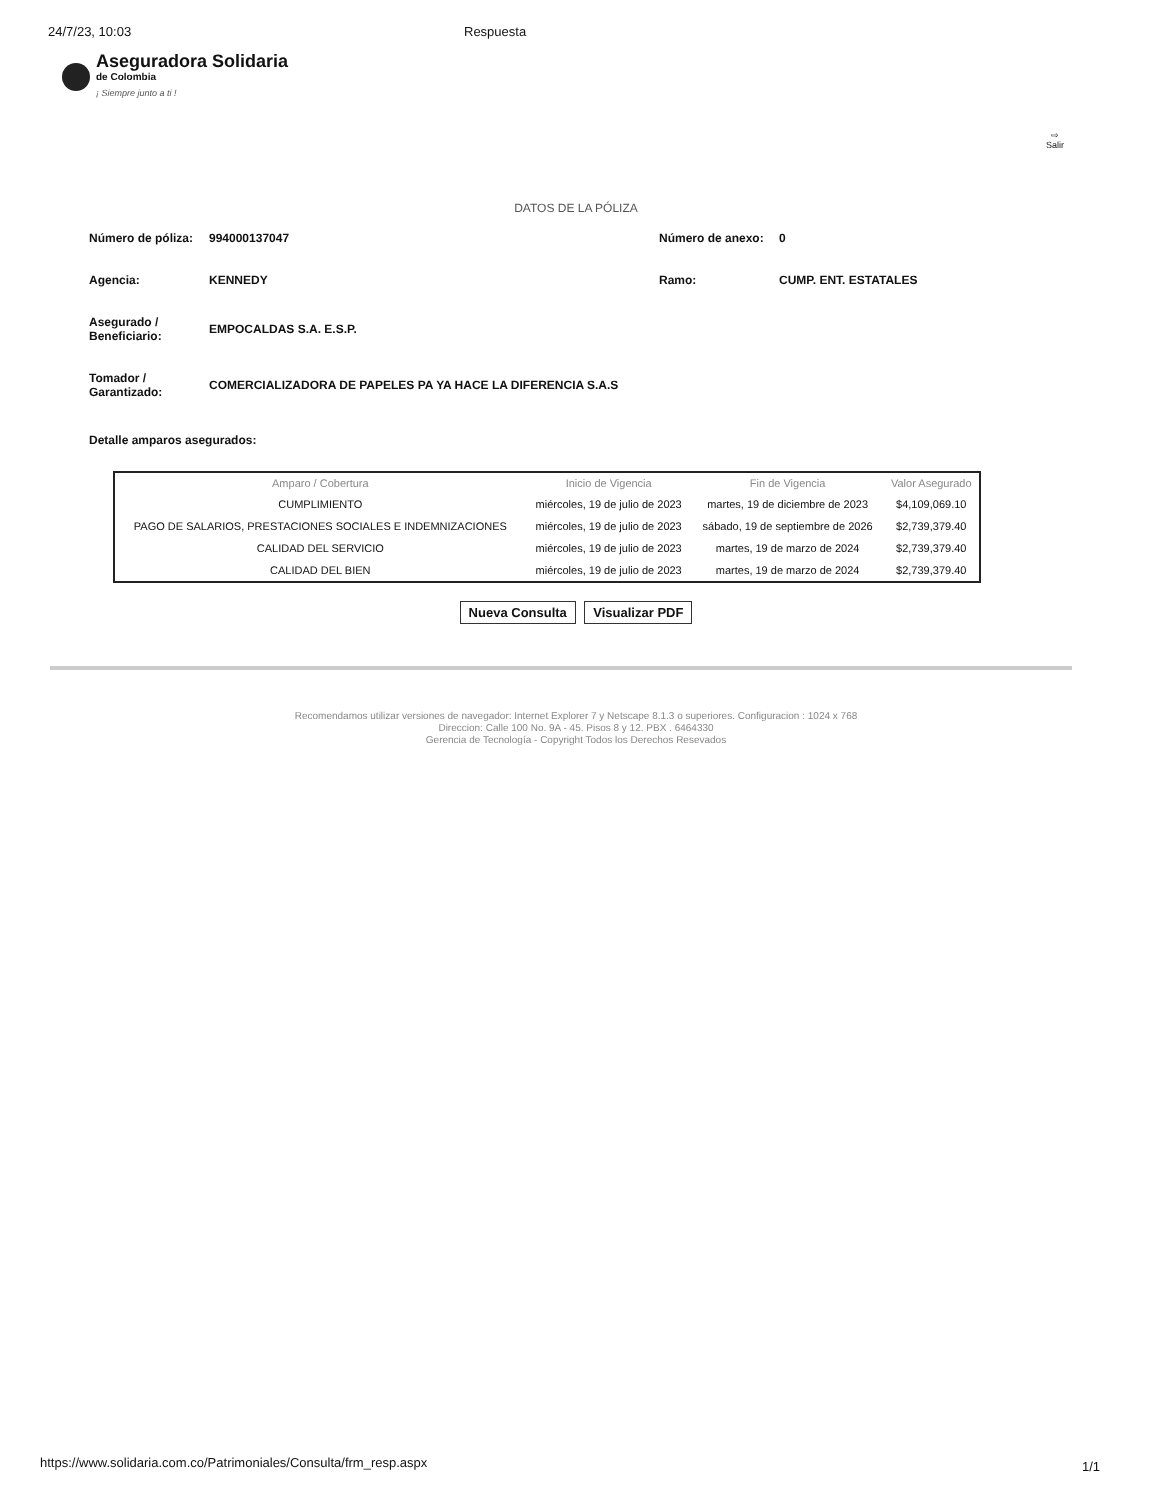24/7/23, 10:03 Respuesta
Aseguradora Solidaria
de Colombia
¡ Siempre junto a ti !
⇨
Salir
DATOS DE LA PÓLIZA
Número de póliza:
994000137047
Número de anexo:
0
Agencia:
KENNEDY
Ramo:
CUMP. ENT. ESTATALES
Asegurado / Beneficiario:
EMPOCALDAS S.A. E.S.P.
Tomador / Garantizado:
COMERCIALIZADORA DE PAPELES PA YA HACE LA DIFERENCIA S.A.S
Detalle amparos asegurados:
| Amparo / Cobertura | Inicio de Vigencia | Fin de Vigencia | Valor Asegurado |
| --- | --- | --- | --- |
| CUMPLIMIENTO | miércoles, 19 de julio de 2023 | martes, 19 de diciembre de 2023 | $4,109,069.10 |
| PAGO DE SALARIOS, PRESTACIONES SOCIALES E INDEMNIZACIONES | miércoles, 19 de julio de 2023 | sábado, 19 de septiembre de 2026 | $2,739,379.40 |
| CALIDAD DEL SERVICIO | miércoles, 19 de julio de 2023 | martes, 19 de marzo de 2024 | $2,739,379.40 |
| CALIDAD DEL BIEN | miércoles, 19 de julio de 2023 | martes, 19 de marzo de 2024 | $2,739,379.40 |
Nueva Consulta Visualizar PDF
Recomendamos utilizar versiones de navegador: Internet Explorer 7 y Netscape 8.1.3 o superiores. Configuracion : 1024 x 768
Direccion: Calle 100 No. 9A - 45. Pisos 8 y 12. PBX . 6464330
Gerencia de Tecnología - Copyright Todos los Derechos Resevados
https://www.solidaria.com.co/Patrimoniales/Consulta/frm_resp.aspx
1/1